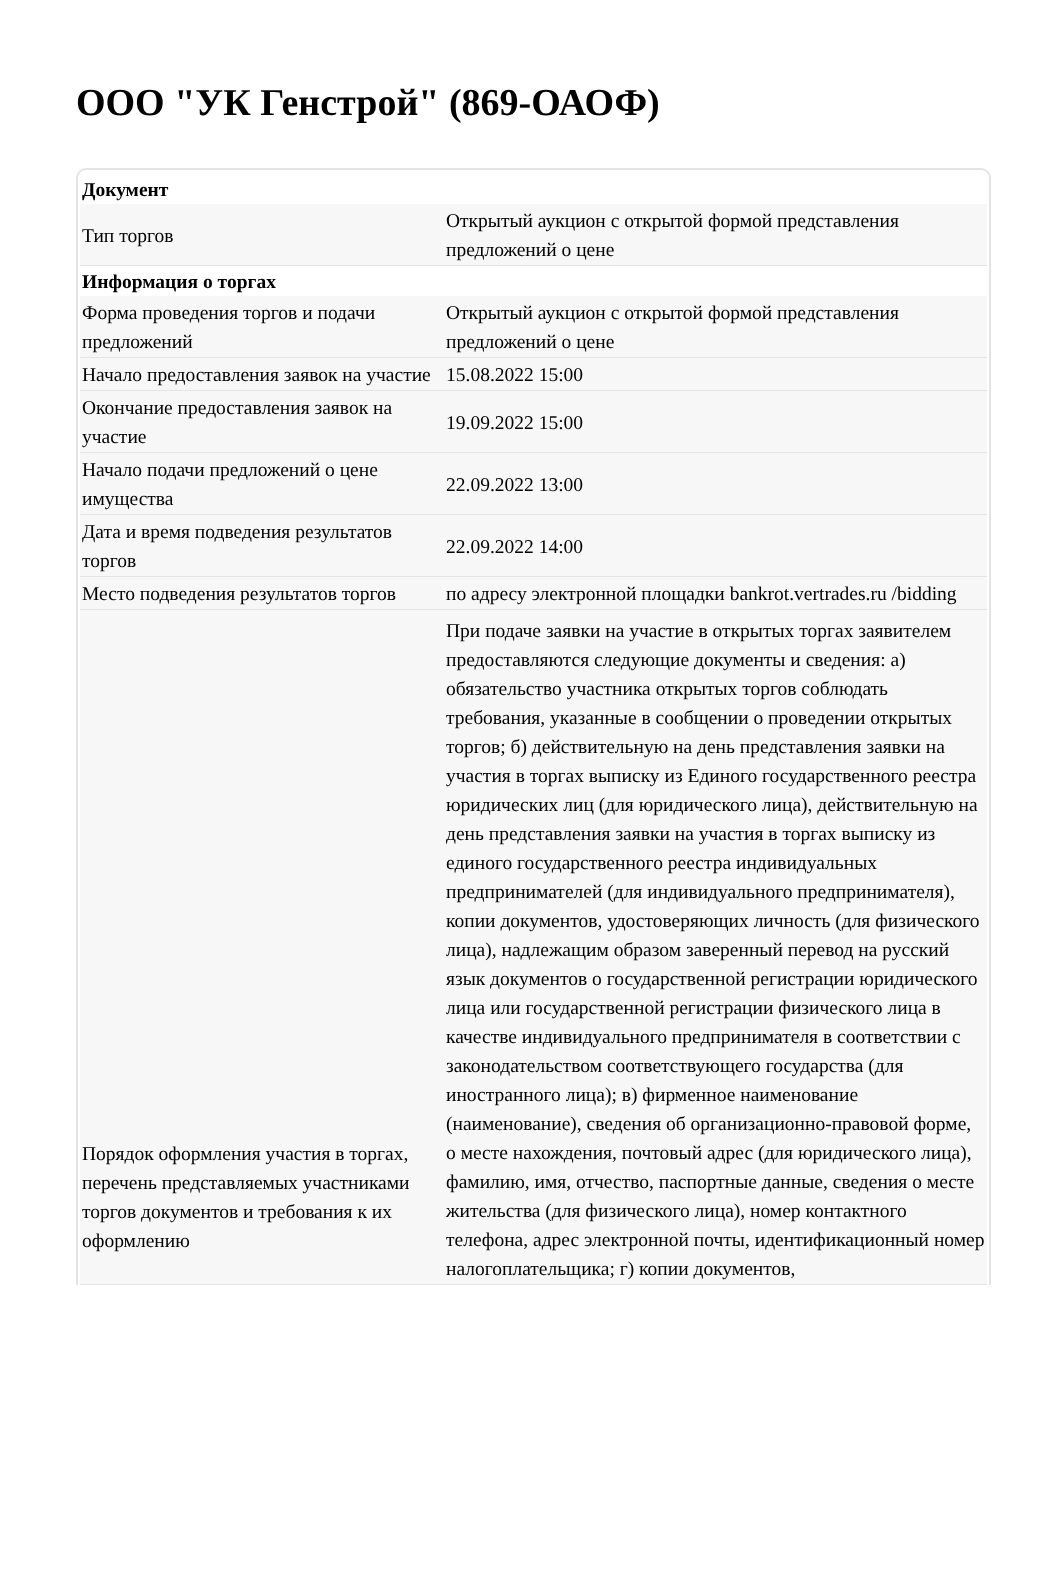ООО "УК Генстрой" (869-ОАОФ)
| Документ | |
| --- | --- |
| Тип торгов | Открытый аукцион с открытой формой представления предложений о цене |
| Информация о торгах | |
| Форма проведения торгов и подачи предложений | Открытый аукцион с открытой формой представления предложений о цене |
| Начало предоставления заявок на участие | 15.08.2022 15:00 |
| Окончание предоставления заявок на участие | 19.09.2022 15:00 |
| Начало подачи предложений о цене имущества | 22.09.2022 13:00 |
| Дата и время подведения результатов торгов | 22.09.2022 14:00 |
| Место подведения результатов торгов | по адресу электронной площадки bankrot.vertrades.ru /bidding |
| Порядок оформления участия в торгах, перечень представляемых участниками торгов документов и требования к их оформлению | При подаче заявки на участие в открытых торгах заявителем предоставляются следующие документы и сведения: а) обязательство участника открытых торгов соблюдать требования, указанные в сообщении о проведении открытых торгов; б) действительную на день представления заявки на участия в торгах выписку из Единого государственного реестра юридических лиц (для юридического лица), действительную на день представления заявки на участия в торгах выписку из единого государственного реестра индивидуальных предпринимателей (для индивидуального предпринимателя), копии документов, удостоверяющих личность (для физического лица), надлежащим образом заверенный перевод на русский язык документов о государственной регистрации юридического лица или государственной регистрации физического лица в качестве индивидуального предпринимателя в соответствии с законодательством соответствующего государства (для иностранного лица); в) фирменное наименование (наименование), сведения об организационно-правовой форме, о месте нахождения, почтовый адрес (для юридического лица), фамилию, имя, отчество, паспортные данные, сведения о месте жительства (для физического лица), номер контактного телефона, адрес электронной почты, идентификационный номер налогоплательщика; г) копии документов, |